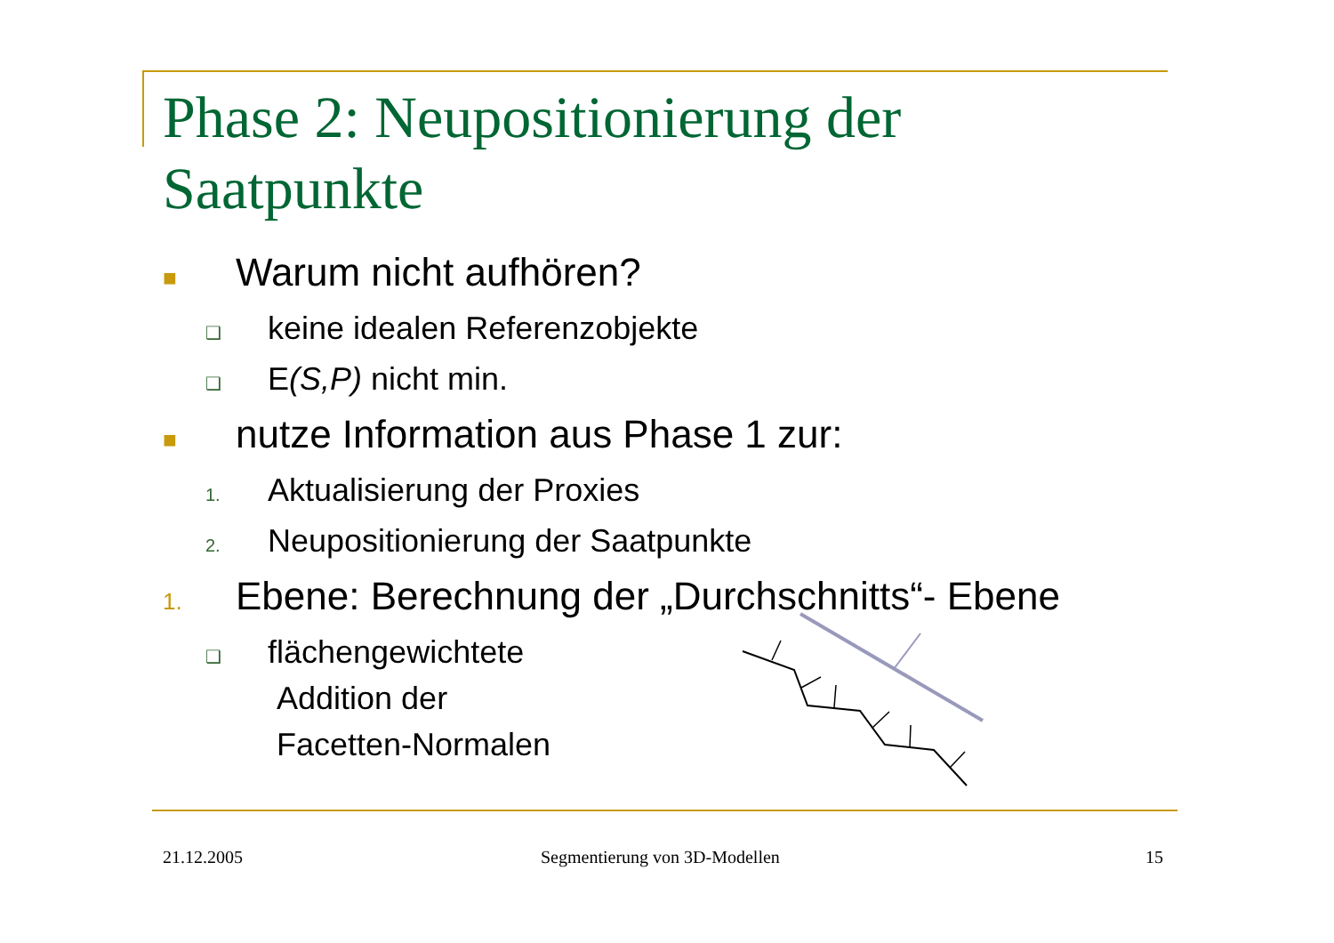Phase 2: Neupositionierung der
Saatpunkte
■ Warum nicht aufhören?
❑ keine idealen Referenzobjekte
❑ E(S,P) nicht min.
■ nutze Information aus Phase 1 zur:
1. Aktualisierung der Proxies
2. Neupositionierung der Saatpunkte
1. Ebene: Berechnung der „Durchschnitts“- Ebene
❑ flächengewichtete
Addition der
Facetten-Normalen
21.12.2005 Segmentierung von 3D-Modellen 15